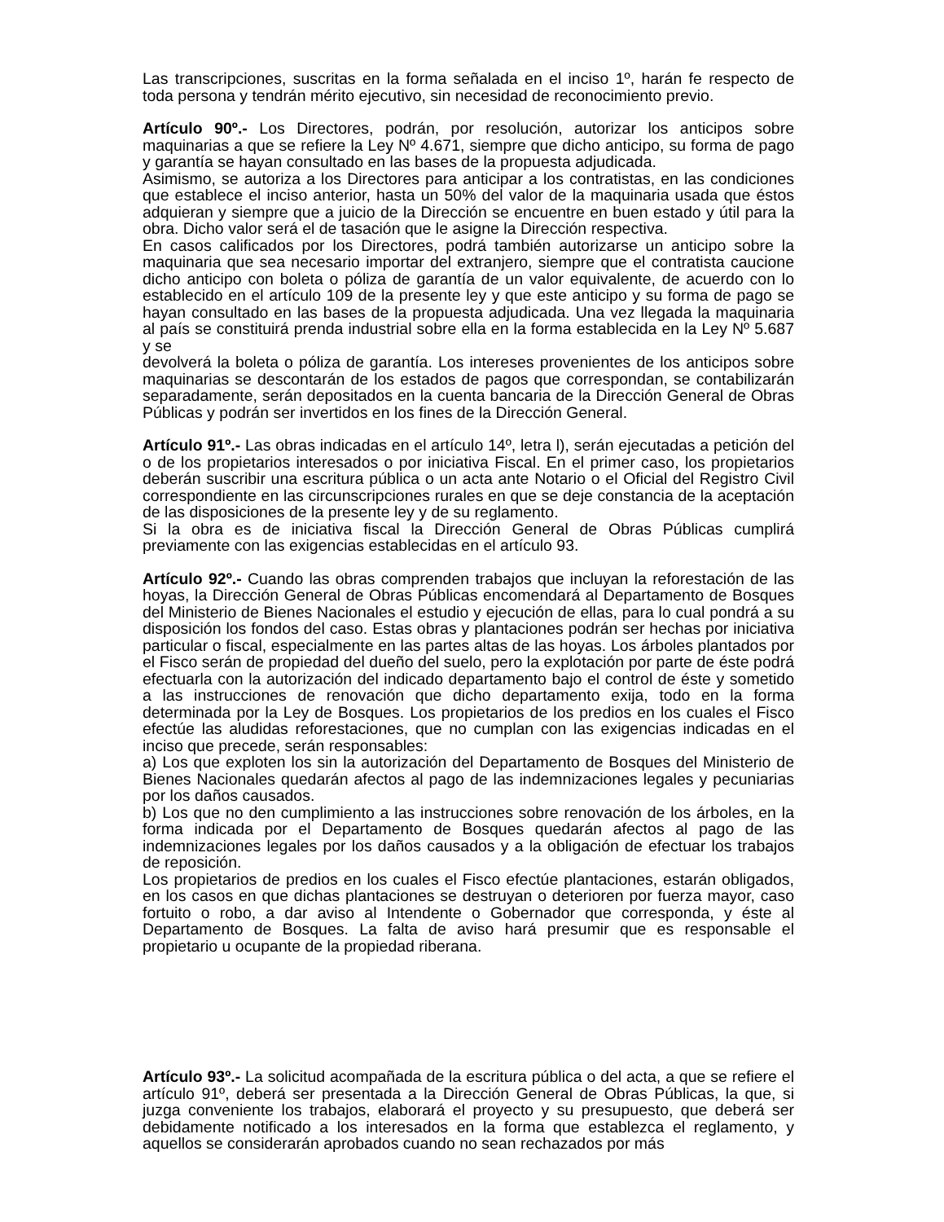Las transcripciones, suscritas en la forma señalada en el inciso 1º, harán fe respecto de toda persona y tendrán mérito ejecutivo, sin necesidad de reconocimiento previo.
Artículo 90º.- Los Directores, podrán, por resolución, autorizar los anticipos sobre maquinarias a que se refiere la Ley Nº 4.671, siempre que dicho anticipo, su forma de pago y garantía se hayan consultado en las bases de la propuesta adjudicada.
Asimismo, se autoriza a los Directores para anticipar a los contratistas, en las condiciones que establece el inciso anterior, hasta un 50% del valor de la maquinaria usada que éstos adquieran y siempre que a juicio de la Dirección se encuentre en buen estado y útil para la obra. Dicho valor será el de tasación que le asigne la Dirección respectiva.
En casos calificados por los Directores, podrá también autorizarse un anticipo sobre la maquinaria que sea necesario importar del extranjero, siempre que el contratista caucione dicho anticipo con boleta o póliza de garantía de un valor equivalente, de acuerdo con lo establecido en el artículo 109 de la presente ley y que este anticipo y su forma de pago se hayan consultado en las bases de la propuesta adjudicada. Una vez llegada la maquinaria al país se constituirá prenda industrial sobre ella en la forma establecida en la Ley Nº 5.687 y se
devolverá la boleta o póliza de garantía. Los intereses provenientes de los anticipos sobre maquinarias se descontarán de los estados de pagos que correspondan, se contabilizarán separadamente, serán depositados en la cuenta bancaria de la Dirección General de Obras Públicas y podrán ser invertidos en los fines de la Dirección General.
Artículo 91º.- Las obras indicadas en el artículo 14º, letra l), serán ejecutadas a petición del o de los propietarios interesados o por iniciativa Fiscal. En el primer caso, los propietarios deberán suscribir una escritura pública o un acta ante Notario o el Oficial del Registro Civil correspondiente en las circunscripciones rurales en que se deje constancia de la aceptación de las disposiciones de la presente ley y de su reglamento.
Si la obra es de iniciativa fiscal la Dirección General de Obras Públicas cumplirá previamente con las exigencias establecidas en el artículo 93.
Artículo 92º.- Cuando las obras comprenden trabajos que incluyan la reforestación de las hoyas, la Dirección General de Obras Públicas encomendará al Departamento de Bosques del Ministerio de Bienes Nacionales el estudio y ejecución de ellas, para lo cual pondrá a su disposición los fondos del caso. Estas obras y plantaciones podrán ser hechas por iniciativa particular o fiscal, especialmente en las partes altas de las hoyas. Los árboles plantados por el Fisco serán de propiedad del dueño del suelo, pero la explotación por parte de éste podrá efectuarla con la autorización del indicado departamento bajo el control de éste y sometido a las instrucciones de renovación que dicho departamento exija, todo en la forma determinada por la Ley de Bosques. Los propietarios de los predios en los cuales el Fisco efectúe las aludidas reforestaciones, que no cumplan con las exigencias indicadas en el inciso que precede, serán responsables:
a) Los que exploten los sin la autorización del Departamento de Bosques del Ministerio de Bienes Nacionales quedarán afectos al pago de las indemnizaciones legales y pecuniarias por los daños causados.
b) Los que no den cumplimiento a las instrucciones sobre renovación de los árboles, en la forma indicada por el Departamento de Bosques quedarán afectos al pago de las indemnizaciones legales por los daños causados y a la obligación de efectuar los trabajos de reposición.
Los propietarios de predios en los cuales el Fisco efectúe plantaciones, estarán obligados, en los casos en que dichas plantaciones se destruyan o deterioren por fuerza mayor, caso fortuito o robo, a dar aviso al Intendente o Gobernador que corresponda, y éste al Departamento de Bosques. La falta de aviso hará presumir que es responsable el propietario u ocupante de la propiedad riberana.
Artículo 93º.- La solicitud acompañada de la escritura pública o del acta, a que se refiere el artículo 91º, deberá ser presentada a la Dirección General de Obras Públicas, la que, si juzga conveniente los trabajos, elaborará el proyecto y su presupuesto, que deberá ser debidamente notificado a los interesados en la forma que establezca el reglamento, y aquellos se considerarán aprobados cuando no sean rechazados por más